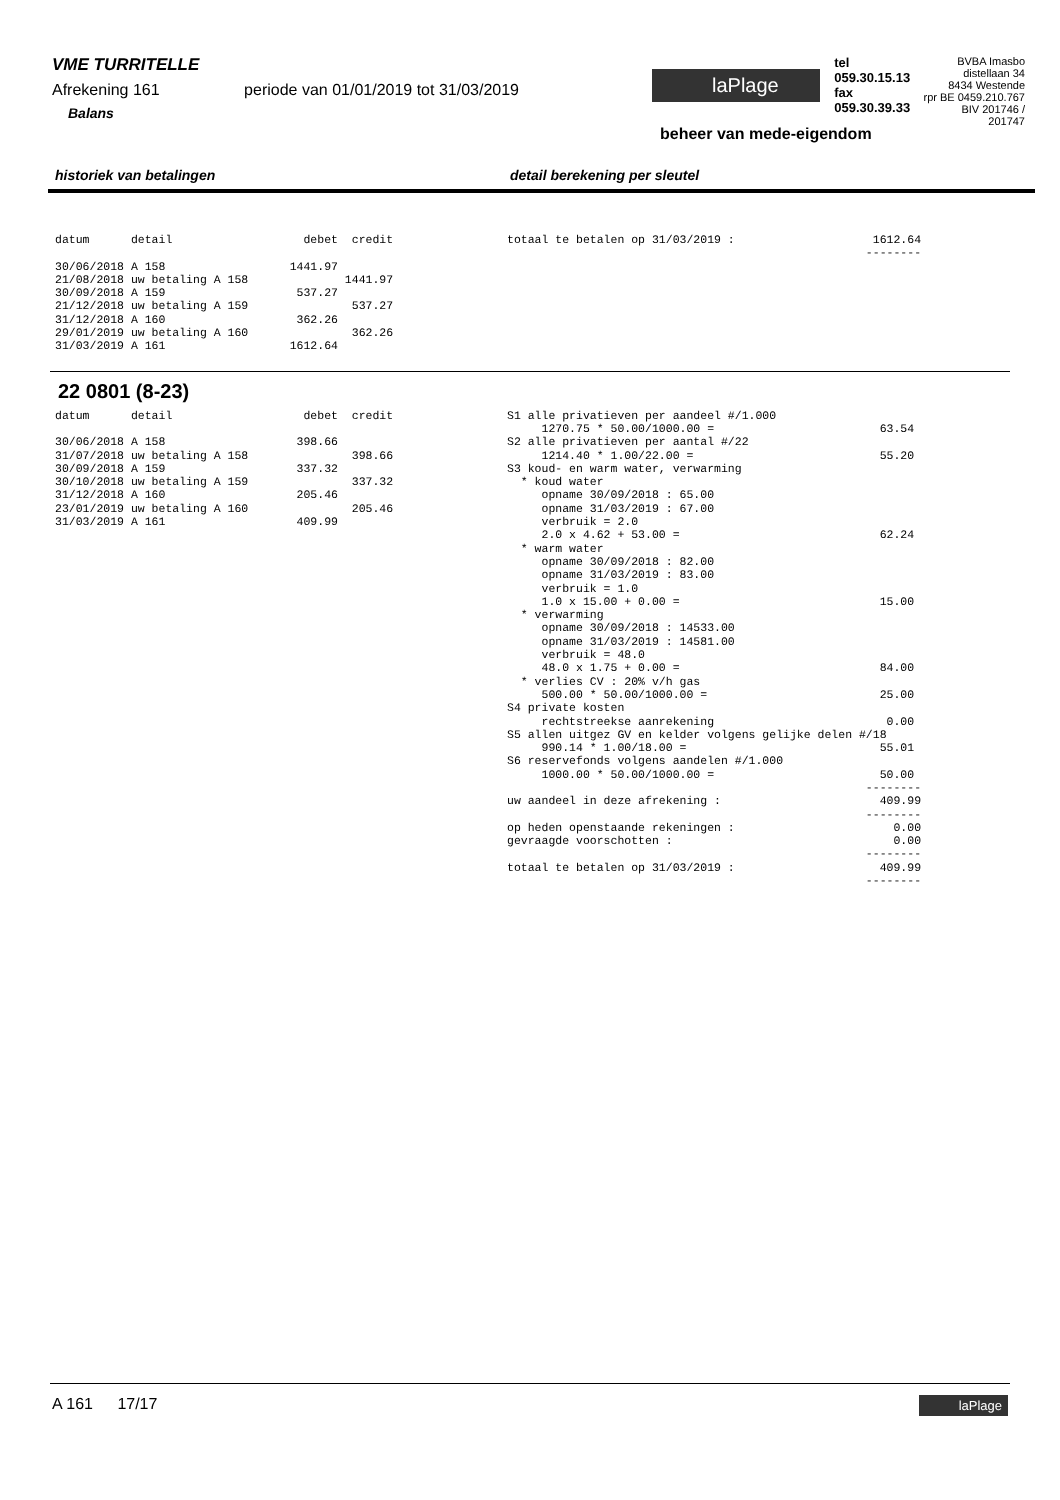VME TURRITELLE
Afrekening 161 periode van 01/01/2019 tot 31/03/2019
Balans
laPlage
tel 059.30.15.13
fax 059.30.39.33
beheer van mede-eigendom
BVBA Imasbo
distellaan 34
8434 Westende
rpr BE 0459.210.767
BIV 201746 / 201747
historiek van betalingen detail berekening per sleutel
datum detail debet credit 30/06/2018 A 158 1441.97 21/08/2018 uw betaling A 158 1441.97 30/09/2018 A 159 537.27 21/12/2018 uw betaling A 159 537.27 31/12/2018 A 160 362.26 29/01/2019 uw betaling A 160 362.26 31/03/2019 A 161 1612.64
totaal te betalen op 31/03/2019 : 1612.64 --------
22 0801 (8-23)
datum detail debet credit 30/06/2018 A 158 398.66 31/07/2018 uw betaling A 158 398.66 30/09/2018 A 159 337.32 30/10/2018 uw betaling A 159 337.32 31/12/2018 A 160 205.46 23/01/2019 uw betaling A 160 205.46 31/03/2019 A 161 409.99
S1 alle privatieven per aandeel #/1.000 1270.75 * 50.00/1000.00 = 63.54 S2 alle privatieven per aantal #/22 1214.40 * 1.00/22.00 = 55.20 S3 koud- en warm water, verwarming * koud water opname 30/09/2018 : 65.00 opname 31/03/2019 : 67.00 verbruik = 2.0 2.0 x 4.62 + 53.00 = 62.24 * warm water opname 30/09/2018 : 82.00 opname 31/03/2019 : 83.00 verbruik = 1.0 1.0 x 15.00 + 0.00 = 15.00 * verwarming opname 30/09/2018 : 14533.00 opname 31/03/2019 : 14581.00 verbruik = 48.0 48.0 x 1.75 + 0.00 = 84.00 * verlies CV : 20% v/h gas 500.00 * 50.00/1000.00 = 25.00 S4 private kosten rechtstreekse aanrekening 0.00 S5 allen uitgez GV en kelder volgens gelijke delen #/18 990.14 * 1.00/18.00 = 55.01 S6 reservefonds volgens aandelen #/1.000 1000.00 * 50.00/1000.00 = 50.00 -------- uw aandeel in deze afrekening : 409.99 -------- op heden openstaande rekeningen : 0.00 gevraagde voorschotten : 0.00 -------- totaal te betalen op 31/03/2019 : 409.99 --------
A 161 17/17
laPlage